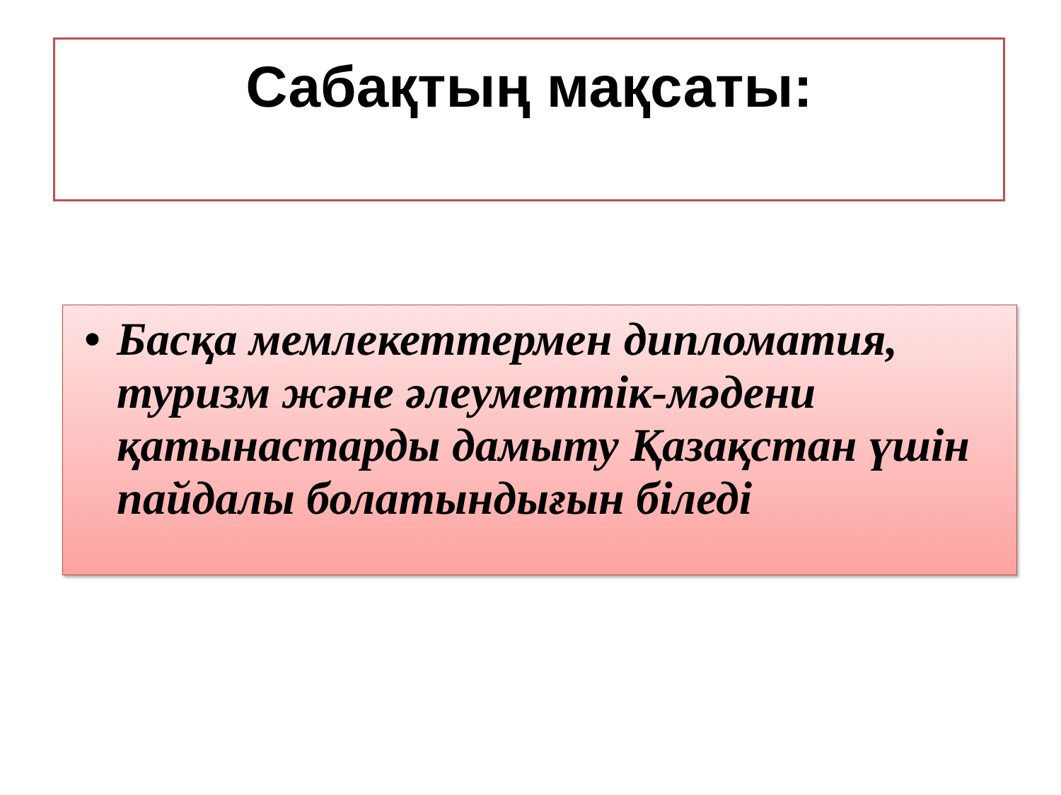Сабақтың мақсаты:
• Басқа мемлекеттермен дипломатия, туризм және әлеуметтік-мәдени қатынастарды дамыту Қазақстан үшін пайдалы болатындығын біледі